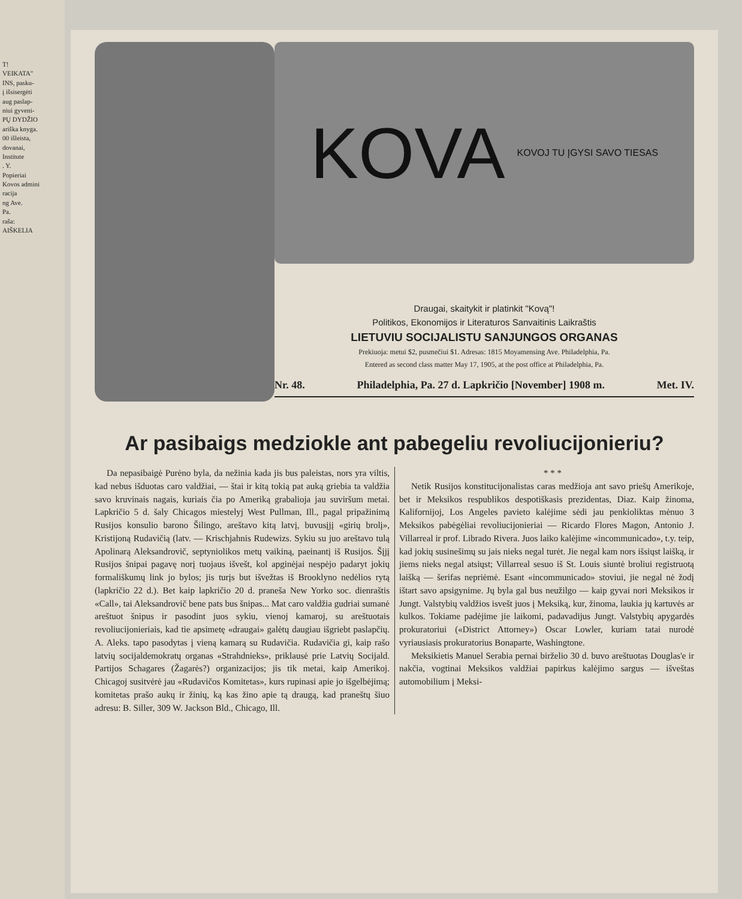T!
VEIKATA"
INS, pasku-
į išsisergėti
aug paslap-
niui gyveni-
PŲ DYDŽIO
ariška knyga.
00 išleista,
dovanai,
Institute
. Y.
Popieriai
Kovos admini
racija
ng Ave.
Pa.
raša:
AIŠKELIA
KOVA KOVOJ TU ĮGYSI SAVO TIESAS
Draugai, skaitykit ir platinkit "Kovą"!
Politikos, Ekonomijos ir Literaturos Sanvaitinis Laikraštis
LIETUVIU SOCIJALISTU SANJUNGOS ORGANAS
Prekiuoja: metui $2, pusmečiui $1. Adresas: 1815 Moyamensing Ave. Philadelphia, Pa.
Entered as second class matter May 17, 1905, at the post office at Philadelphia, Pa.
Nr. 48. Philadelphia, Pa. 27 d. Lapkričio [November] 1908 m. Met. IV.
Ar pasibaigs medziokle ant pabegeliu revoliucijonieriu?
Da nepasibaigė Purėno byla, da nežinia kada jis bus paleistas, nors yra viltis, kad nebus išduotas caro valdžiai, — štai ir kitą tokią pat auką griebia ta valdžia savo kruvinais nagais, kuriais čia po Ameriką grabalioja jau suviršum metai. Lapkričio 5 d. šaly Chicagos miestelyj West Pullman, Ill., pagal pripažinimą Rusijos konsulio barono Šilingo, areštavo kitą latvį, buvusįjį «girių brolį», Kristijoną Rudavičią (latv. — Krischjahnis Rudewizs. Sykiu su juo areštavo tulą Apolinarą Aleksandrovič, septyniolikos metų vaikiną, paeinantį iš Rusijos. Šįjį Rusijos šnipai pagavę norį tuojaus išvešt, kol apginėjai nespėjo padaryt jokių formališkumų link jo bylos; jis turįs but išvežtas iš Brooklyno nedėlios rytą (lapkričio 22 d.). Bet kaip lapkričio 20 d. praneša New Yorko soc. dienraštis «Call», tai Aleksandrovič bene pats bus šnipas... Mat caro valdžia gudriai sumanė areštuot šnipus ir pasodint juos sykiu, vienoj kamaroj, su areštuotais revoliucijonieriais, kad tie apsimetę «draugai» galėtų daugiau išgriebt paslapčių. A. Aleks. tapo pasodytas į vieną kamarą su Rudavičia. Rudavičia gi, kaip rašo latvių socijaldemokratų organas «Strahdnieks», priklausė prie Latvių Socijald. Partijos Schagares (Žagarės?) organizacijos; jis tik metai, kaip Amerikoj. Chicagoj susitvėrė jau «Rudavičos Komitetas», kurs rupinasi apie jo išgelbėjimą; komitetas prašo aukų ir žinių, ką kas žino apie tą draugą, kad praneštų šiuo adresu: B. Siller, 309 W. Jackson Bld., Chicago, Ill.
* * *
Netik Rusijos konstitucijonalistas caras medžioja ant savo priešų Amerikoje, bet ir Meksikos respublikos despotiškasis prezidentas, Diaz. Kaip žinoma, Kalifornijoj, Los Angeles pavieto kalėjime sėdi jau penkioliktas mėnuo 3 Meksikos pabėgėliai revoliucijonieriai — Ricardo Flores Magon, Antonio J. Villarreal ir prof. Librado Rivera. Juos laiko kalėjime «incommunicado», t.y. teip, kad jokių susinešimų su jais nieks negal turėt. Jie negal kam nors išsiųst laišką, ir jiems nieks negal atsiųst; Villarreal sesuo iš St. Louis siuntė broliui registruotą laišką — šerifas nepriėmė. Esant «incommunicado» stoviui, jie negal nė žodį ištart savo apsigynime. Jų byla gal bus neužilgo — kaip gyvai nori Meksikos ir Jungt. Valstybių valdžios isvešt juos į Meksiką, kur, žinoma, laukia jų kartuvės ar kulkos. Tokiame padėjime jie laikomi, padavadijus Jungt. Valstybių apygardės prokuratoriui («District Attorney») Oscar Lowler, kuriam tatai nurodė vyriausiasis prokuratorius Bonaparte, Washingtone.
Meksikietis Manuel Serabia pernai birželio 30 d. buvo areštuotas Douglas'e ir nakčia, vogtinai Meksikos valdžiai papirkus kalėjimo sargus — išveštas automobilium į Meksi-